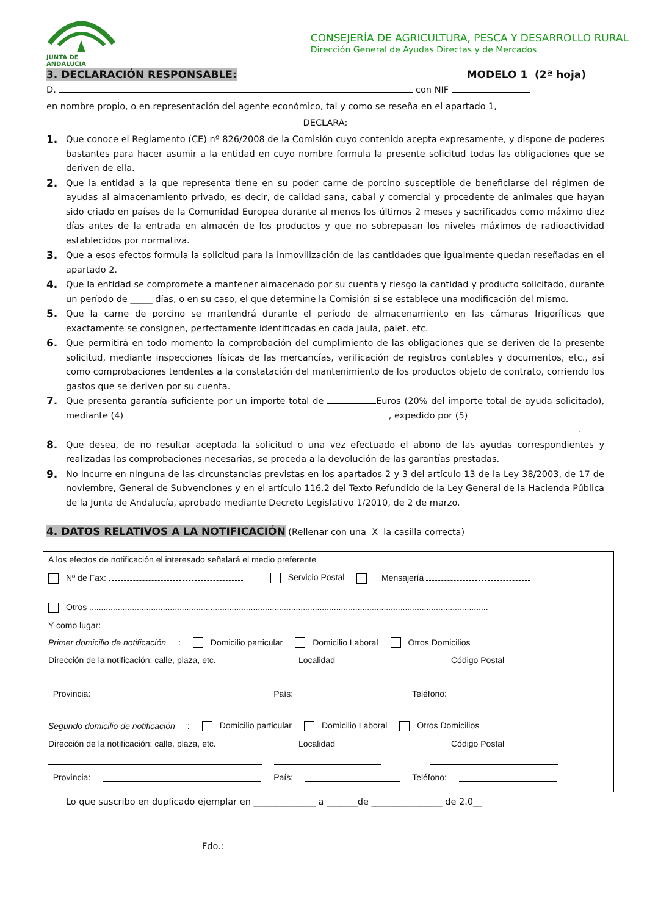JUNTA DE ANDALUCIA
CONSEJERÍA DE AGRICULTURA, PESCA Y DESARROLLO RURAL
Dirección General de Ayudas Directas y de Mercados
3. DECLARACIÓN RESPONSABLE: MODELO 1 (2ª hoja)
D. con NIF
en nombre propio, o en representación del agente económico, tal y como se reseña en el apartado 1,
DECLARA:
1. Que conoce el Reglamento (CE) nº 826/2008 de la Comisión cuyo contenido acepta expresamente, y dispone de poderes bastantes para hacer asumir a la entidad en cuyo nombre formula la presente solicitud todas las obligaciones que se deriven de ella.
2. Que la entidad a la que representa tiene en su poder carne de porcino susceptible de beneficiarse del régimen de ayudas al almacenamiento privado, es decir, de calidad sana, cabal y comercial y procedente de animales que hayan sido criado en países de la Comunidad Europea durante al menos los últimos 2 meses y sacrificados como máximo diez días antes de la entrada en almacén de los productos y que no sobrepasan los niveles máximos de radioactividad establecidos por normativa.
3. Que a esos efectos formula la solicitud para la inmovilización de las cantidades que igualmente quedan reseñadas en el apartado 2.
4. Que la entidad se compromete a mantener almacenado por su cuenta y riesgo la cantidad y producto solicitado, durante un período de _____ días, o en su caso, el que determine la Comisión si se establece una modificación del mismo.
5. Que la carne de porcino se mantendrá durante el período de almacenamiento en las cámaras frigoríficas que exactamente se consignen, perfectamente identificadas en cada jaula, palet. etc.
6. Que permitirá en todo momento la comprobación del cumplimiento de las obligaciones que se deriven de la presente solicitud, mediante inspecciones físicas de las mercancías, verificación de registros contables y documentos, etc., así como comprobaciones tendentes a la constatación del mantenimiento de los productos objeto de contrato, corriendo los gastos que se deriven por su cuenta.
7. Que presenta garantía suficiente por un importe total de Euros (20% del importe total de ayuda solicitado), mediante (4) , expedido por (5)
.
8. Que desea, de no resultar aceptada la solicitud o una vez efectuado el abono de las ayudas correspondientes y realizadas las comprobaciones necesarias, se proceda a la devolución de las garantías prestadas.
9. No incurre en ninguna de las circunstancias previstas en los apartados 2 y 3 del artículo 13 de la Ley 38/2003, de 17 de noviembre, General de Subvenciones y en el artículo 116.2 del Texto Refundido de la Ley General de la Hacienda Pública de la Junta de Andalucía, aprobado mediante Decreto Legislativo 1/2010, de 2 de marzo.
4. DATOS RELATIVOS A LA NOTIFICACIÓN (Rellenar con una X la casilla correcta)
A los efectos de notificación el interesado señalará el medio preferente
Nº de Fax: Servicio Postal Mensajería
Otros ........................................................................................................................................................................
Y como lugar:
Primer domicilio de notificación: Domicilio particular Domicilio Laboral Otros Domicilios
Dirección de la notificación: calle, plaza, etc. Localidad Código Postal
Provincia: País: Teléfono:
Segundo domicilio de notificación: Domicilio particular Domicilio Laboral Otros Domicilios
Dirección de la notificación: calle, plaza, etc. Localidad Código Postal
Provincia: País: Teléfono:
Lo que suscribo en duplicado ejemplar en ______________ a _______de ________________ de 2.0__
Fdo.: